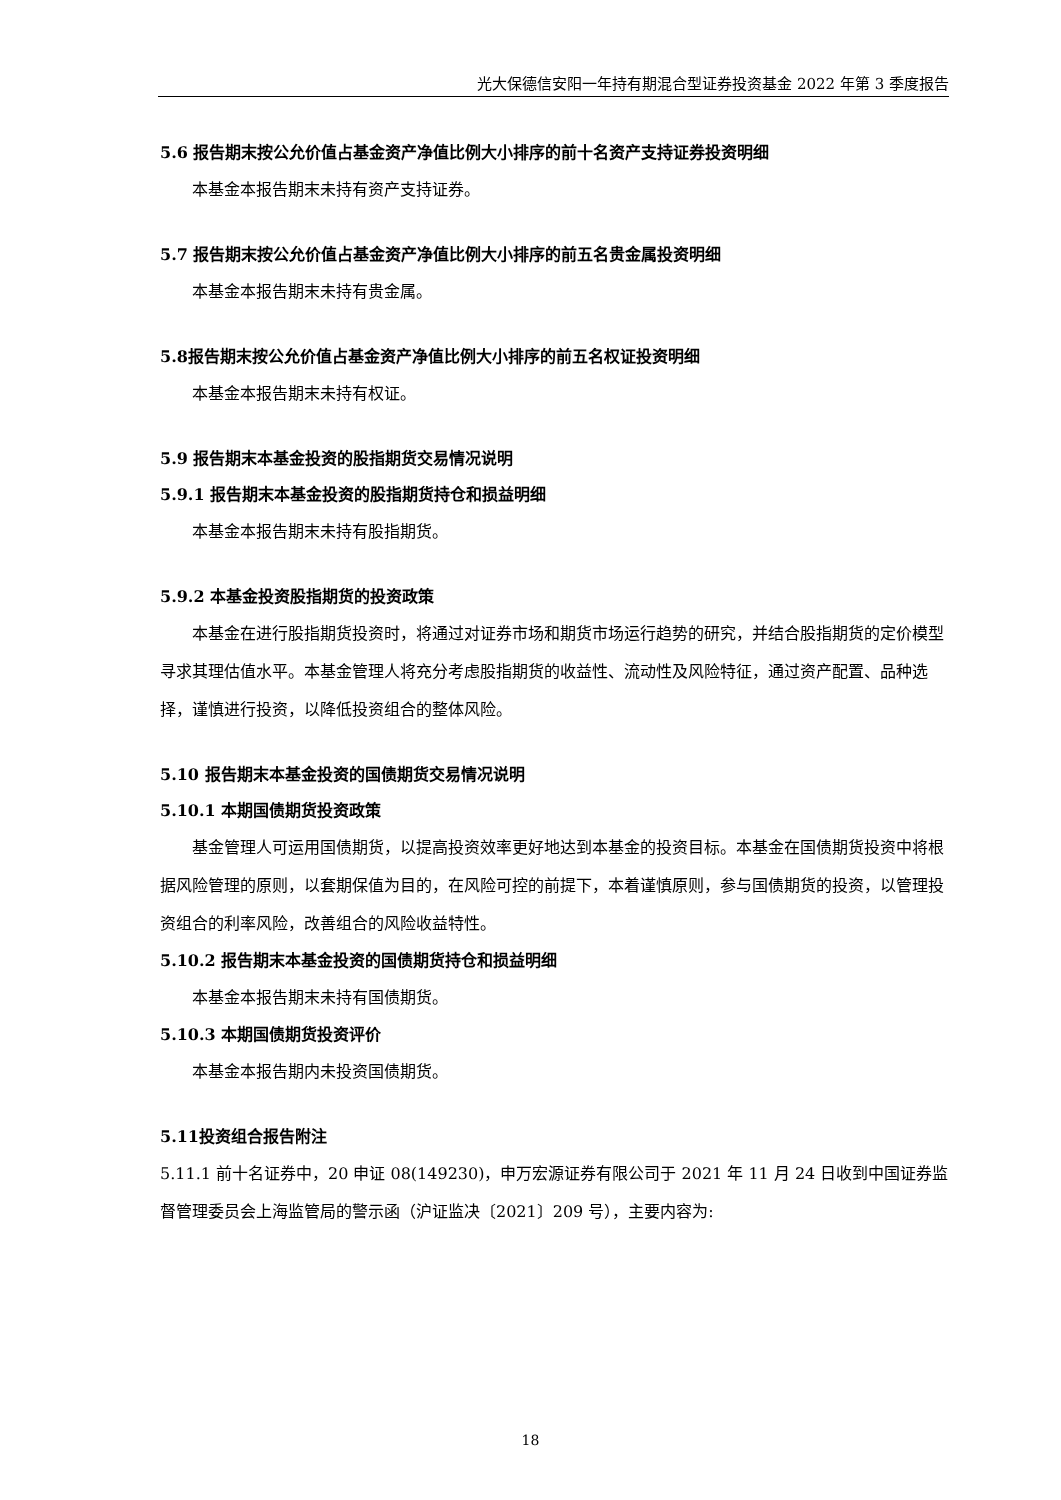光大保德信安阳一年持有期混合型证券投资基金 2022 年第 3 季度报告
5.6 报告期末按公允价值占基金资产净值比例大小排序的前十名资产支持证券投资明细
本基金本报告期末未持有资产支持证券。
5.7 报告期末按公允价值占基金资产净值比例大小排序的前五名贵金属投资明细
本基金本报告期末未持有贵金属。
5.8报告期末按公允价值占基金资产净值比例大小排序的前五名权证投资明细
本基金本报告期末未持有权证。
5.9 报告期末本基金投资的股指期货交易情况说明
5.9.1 报告期末本基金投资的股指期货持仓和损益明细
本基金本报告期末未持有股指期货。
5.9.2 本基金投资股指期货的投资政策
本基金在进行股指期货投资时，将通过对证券市场和期货市场运行趋势的研究，并结合股指期货的定价模型寻求其理估值水平。本基金管理人将充分考虑股指期货的收益性、流动性及风险特征，通过资产配置、品种选择，谨慎进行投资，以降低投资组合的整体风险。
5.10 报告期末本基金投资的国债期货交易情况说明
5.10.1 本期国债期货投资政策
基金管理人可运用国债期货，以提高投资效率更好地达到本基金的投资目标。本基金在国债期货投资中将根据风险管理的原则，以套期保值为目的，在风险可控的前提下，本着谨慎原则，参与国债期货的投资，以管理投资组合的利率风险，改善组合的风险收益特性。
5.10.2 报告期末本基金投资的国债期货持仓和损益明细
本基金本报告期末未持有国债期货。
5.10.3 本期国债期货投资评价
本基金本报告期内未投资国债期货。
5.11投资组合报告附注
5.11.1 前十名证券中，20 申证 08(149230)，申万宏源证券有限公司于 2021 年 11 月 24 日收到中国证券监督管理委员会上海监管局的警示函（沪证监决〔2021〕209 号），主要内容为:
18